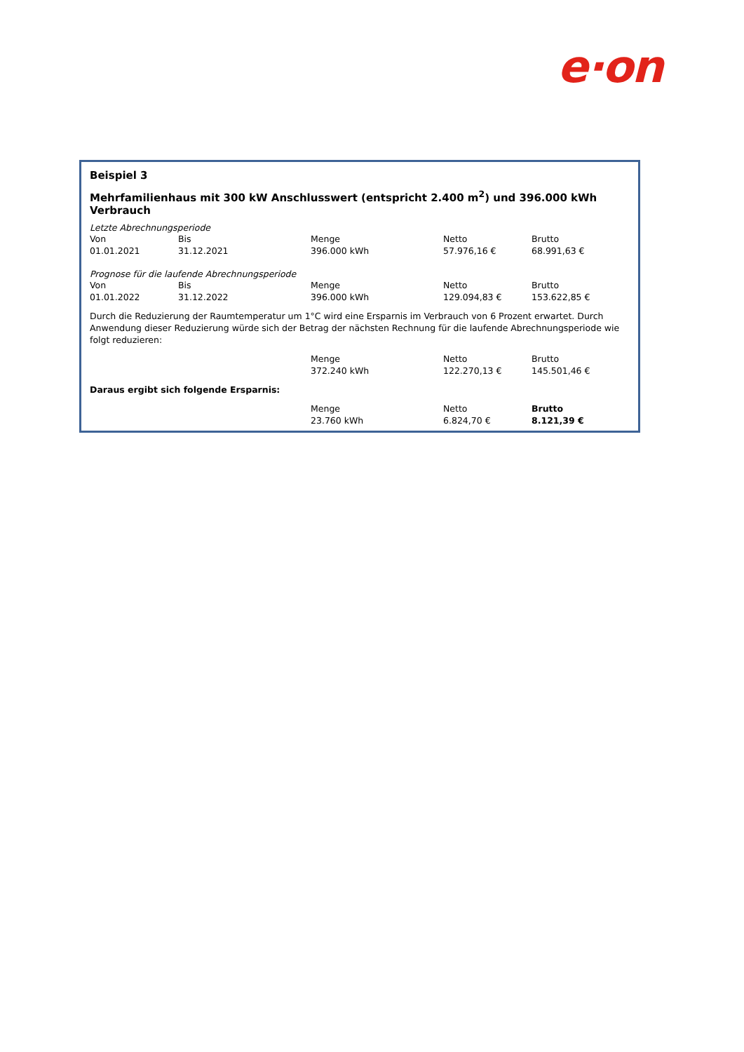e·on
Beispiel 3
Mehrfamilienhaus mit 300 kW Anschlusswert (entspricht 2.400 m<sup>2</sup>) und 396.000 kWh Verbrauch
Letzte Abrechnungsperiode
| Von | Bis | Menge | Netto | Brutto |
| --- | --- | --- | --- | --- |
| 01.01.2021 | 31.12.2021 | 396.000 kWh | 57.976,16 € | 68.991,63 € |
Prognose für die laufende Abrechnungsperiode
| Von | Bis | Menge | Netto | Brutto |
| --- | --- | --- | --- | --- |
| 01.01.2022 | 31.12.2022 | 396.000 kWh | 129.094,83 € | 153.622,85 € |
Durch die Reduzierung der Raumtemperatur um 1°C wird eine Ersparnis im Verbrauch von 6 Prozent erwartet. Durch Anwendung dieser Reduzierung würde sich der Betrag der nächsten Rechnung für die laufende Abrechnungsperiode wie folgt reduzieren:
| | Menge | Netto | Brutto |
| | 372.240 kWh | 122.270,13 € | 145.501,46 € |
Daraus ergibt sich folgende Ersparnis:
| | Menge | Netto | Brutto |
| | 23.760 kWh | 6.824,70 € | 8.121,39 € |